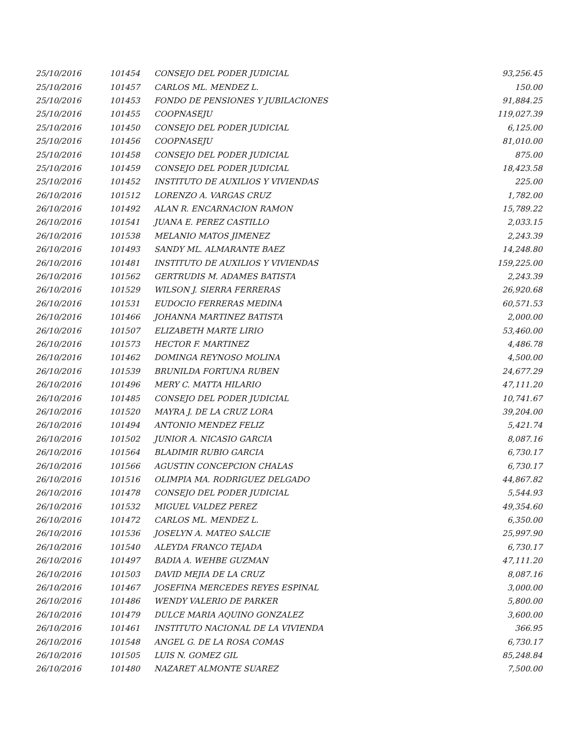| 25/10/2016 | 101454 | CONSEJO DEL PODER JUDICIAL | 93,256.45 |
| 25/10/2016 | 101457 | CARLOS ML. MENDEZ L. | 150.00 |
| 25/10/2016 | 101453 | FONDO DE PENSIONES Y JUBILACIONES | 91,884.25 |
| 25/10/2016 | 101455 | COOPNASEJU | 119,027.39 |
| 25/10/2016 | 101450 | CONSEJO DEL PODER JUDICIAL | 6,125.00 |
| 25/10/2016 | 101456 | COOPNASEJU | 81,010.00 |
| 25/10/2016 | 101458 | CONSEJO DEL PODER JUDICIAL | 875.00 |
| 25/10/2016 | 101459 | CONSEJO DEL PODER JUDICIAL | 18,423.58 |
| 25/10/2016 | 101452 | INSTITUTO DE AUXILIOS Y VIVIENDAS | 225.00 |
| 26/10/2016 | 101512 | LORENZO A. VARGAS CRUZ | 1,782.00 |
| 26/10/2016 | 101492 | ALAN R. ENCARNACION RAMON | 15,789.22 |
| 26/10/2016 | 101541 | JUANA E. PEREZ CASTILLO | 2,033.15 |
| 26/10/2016 | 101538 | MELANIO MATOS JIMENEZ | 2,243.39 |
| 26/10/2016 | 101493 | SANDY ML. ALMARANTE BAEZ | 14,248.80 |
| 26/10/2016 | 101481 | INSTITUTO DE AUXILIOS Y VIVIENDAS | 159,225.00 |
| 26/10/2016 | 101562 | GERTRUDIS M. ADAMES BATISTA | 2,243.39 |
| 26/10/2016 | 101529 | WILSON J. SIERRA FERRERAS | 26,920.68 |
| 26/10/2016 | 101531 | EUDOCIO FERRERAS MEDINA | 60,571.53 |
| 26/10/2016 | 101466 | JOHANNA MARTINEZ BATISTA | 2,000.00 |
| 26/10/2016 | 101507 | ELIZABETH MARTE LIRIO | 53,460.00 |
| 26/10/2016 | 101573 | HECTOR F. MARTINEZ | 4,486.78 |
| 26/10/2016 | 101462 | DOMINGA REYNOSO MOLINA | 4,500.00 |
| 26/10/2016 | 101539 | BRUNILDA FORTUNA RUBEN | 24,677.29 |
| 26/10/2016 | 101496 | MERY C. MATTA HILARIO | 47,111.20 |
| 26/10/2016 | 101485 | CONSEJO DEL PODER JUDICIAL | 10,741.67 |
| 26/10/2016 | 101520 | MAYRA J. DE LA CRUZ LORA | 39,204.00 |
| 26/10/2016 | 101494 | ANTONIO MENDEZ FELIZ | 5,421.74 |
| 26/10/2016 | 101502 | JUNIOR A. NICASIO GARCIA | 8,087.16 |
| 26/10/2016 | 101564 | BLADIMIR RUBIO GARCIA | 6,730.17 |
| 26/10/2016 | 101566 | AGUSTIN CONCEPCION CHALAS | 6,730.17 |
| 26/10/2016 | 101516 | OLIMPIA MA. RODRIGUEZ DELGADO | 44,867.82 |
| 26/10/2016 | 101478 | CONSEJO DEL PODER JUDICIAL | 5,544.93 |
| 26/10/2016 | 101532 | MIGUEL VALDEZ PEREZ | 49,354.60 |
| 26/10/2016 | 101472 | CARLOS ML. MENDEZ L. | 6,350.00 |
| 26/10/2016 | 101536 | JOSELYN A. MATEO SALCIE | 25,997.90 |
| 26/10/2016 | 101540 | ALEYDA FRANCO TEJADA | 6,730.17 |
| 26/10/2016 | 101497 | BADIA A. WEHBE GUZMAN | 47,111.20 |
| 26/10/2016 | 101503 | DAVID MEJIA DE LA CRUZ | 8,087.16 |
| 26/10/2016 | 101467 | JOSEFINA MERCEDES REYES ESPINAL | 3,000.00 |
| 26/10/2016 | 101486 | WENDY VALERIO DE PARKER | 5,800.00 |
| 26/10/2016 | 101479 | DULCE MARIA AQUINO GONZALEZ | 3,600.00 |
| 26/10/2016 | 101461 | INSTITUTO NACIONAL DE LA VIVIENDA | 366.95 |
| 26/10/2016 | 101548 | ANGEL G. DE LA ROSA COMAS | 6,730.17 |
| 26/10/2016 | 101505 | LUIS N. GOMEZ GIL | 85,248.84 |
| 26/10/2016 | 101480 | NAZARET ALMONTE SUAREZ | 7,500.00 |